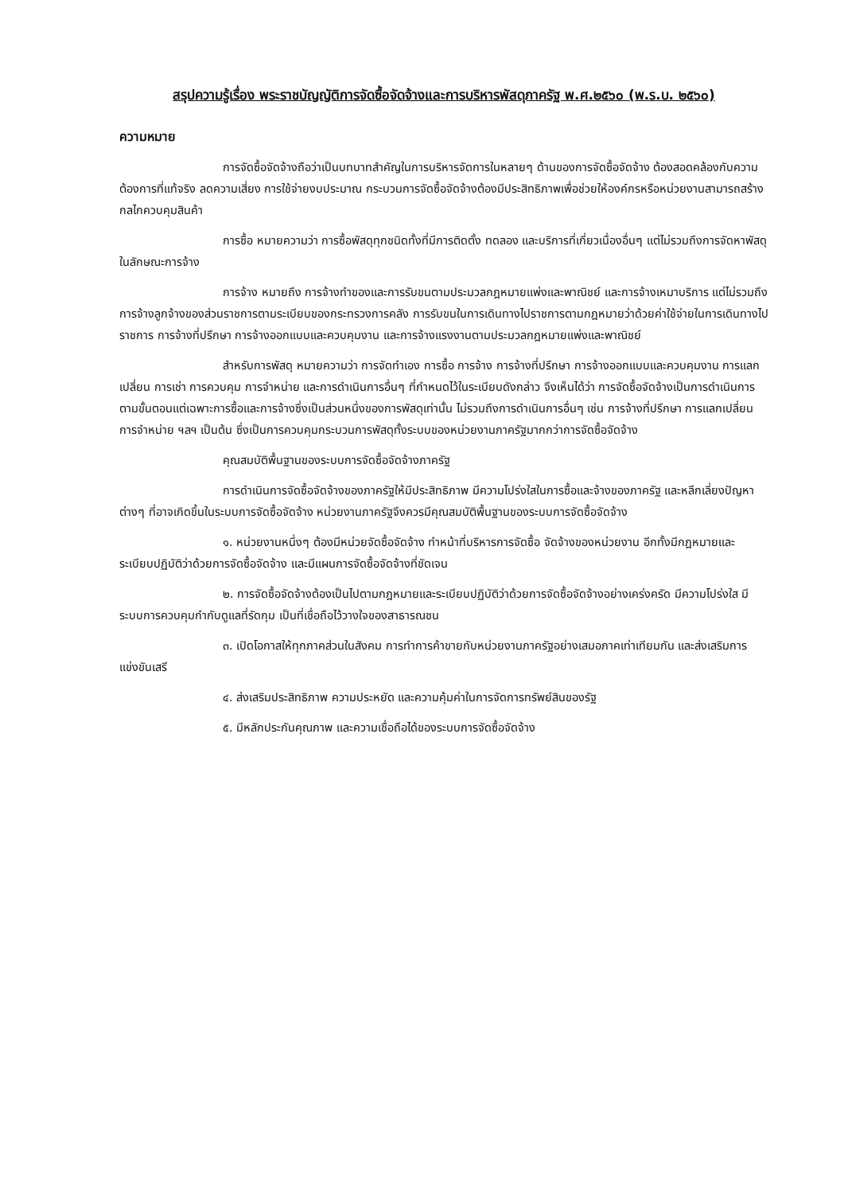สรุปความรู้เรื่อง พระราชบัญญัติการจัดซื้อจัดจ้างและการบริหารพัสดุภาครัฐ พ.ศ.๒๕๖๐ (พ.ร.บ. ๒๕๖๐)
ความหมาย
การจัดซื้อจัดจ้างถือว่าเป็นบทบาทสำคัญในการบริหารจัดการในหลายๆ ด้านของการจัดซื้อจัดจ้าง ต้องสอดคล้องกับความต้องการที่แท้จริง ลดความเสี่ยง การใช้จ่ายงบประมาณ กระบวนการจัดซื้อจัดจ้างต้องมีประสิทธิภาพเพื่อช่วยให้องค์กรหรือหน่วยงานสามารถสร้างกลไกควบคุมสินค้า
การซื้อ หมายความว่า การซื้อพัสดุทุกชนิดทั้งที่มีการติดตั้ง ทดลอง และบริการที่เกี่ยวเนื่องอื่นๆ แต่ไม่รวมถึงการจัดหาพัสดุในลักษณะการจ้าง
การจ้าง หมายถึง การจ้างทำของและการรับขนตามประมวลกฎหมายแพ่งและพาณิชย์ และการจ้างเหมาบริการ แต่ไม่รวมถึงการจ้างลูกจ้างของส่วนราชการตามระเบียบของกระทรวงการคลัง การรับขนในการเดินทางไปราชการตามกฎหมายว่าด้วยค่าใช้จ่ายในการเดินทางไปราชการ การจ้างที่ปรึกษา การจ้างออกแบบและควบคุมงาน และการจ้างแรงงานตามประมวลกฎหมายแพ่งและพาณิชย์
สำหรับการพัสดุ หมายความว่า การจัดทำเอง การซื้อ การจ้าง การจ้างที่ปรึกษา การจ้างออกแบบและควบคุมงาน การแลกเปลี่ยน การเช่า การควบคุม การจำหน่าย และการดำเนินการอื่นๆ ที่กำหนดไว้ในระเบียบดังกล่าว จึงเห็นได้ว่า การจัดซื้อจัดจ้างเป็นการดำเนินการตามขั้นตอนแต่เฉพาะการซื้อและการจ้างซึ่งเป็นส่วนหนึ่งของการพัสดุเท่านั้น ไม่รวมถึงการดำเนินการอื่นๆ เช่น การจ้างที่ปรึกษา การแลกเปลี่ยน การจำหน่าย ฯลฯ เป็นต้น ซึ่งเป็นการควบคุมกระบวนการพัสดุทั้งระบบของหน่วยงานภาครัฐมากกว่าการจัดซื้อจัดจ้าง
คุณสมบัติพื้นฐานของระบบการจัดซื้อจัดจ้างภาครัฐ
การดำเนินการจัดซื้อจัดจ้างของภาครัฐให้มีประสิทธิภาพ มีความโปร่งใสในการซื้อและจ้างของภาครัฐ และหลีกเลี่ยงปัญหาต่างๆ ที่อาจเกิดขึ้นในระบบการจัดซื้อจัดจ้าง หน่วยงานภาครัฐจึงควรมีคุณสมบัติพื้นฐานของระบบการจัดซื้อจัดจ้าง
๑. หน่วยงานหนึ่งๆ ต้องมีหน่วยจัดซื้อจัดจ้าง ทำหน้าที่บริหารการจัดซื้อ จัดจ้างของหน่วยงาน อีกทั้งมีกฎหมายและระเบียบปฏิบัติว่าด้วยการจัดซื้อจัดจ้าง และมีแผนการจัดซื้อจัดจ้างที่ชัดเจน
๒. การจัดซื้อจัดจ้างต้องเป็นไปตามกฎหมายและระเบียบปฏิบัติว่าด้วยการจัดซื้อจัดจ้างอย่างเคร่งครัด มีความโปร่งใส มีระบบการควบคุมกำกับดูแลที่รัดกุม เป็นที่เชื่อถือไว้วางใจของสาธารณชน
๓. เปิดโอกาสให้ทุกภาคส่วนในสังคม การทำการค้าขายกับหน่วยงานภาครัฐอย่างเสมอภาคเท่าเทียมกัน และส่งเสริมการแข่งขันเสรี
๔. ส่งเสริมประสิทธิภาพ ความประหยัด และความคุ้มค่าในการจัดการทรัพย์สินของรัฐ
๕. มีหลักประกันคุณภาพ และความเชื่อถือได้ของระบบการจัดซื้อจัดจ้าง